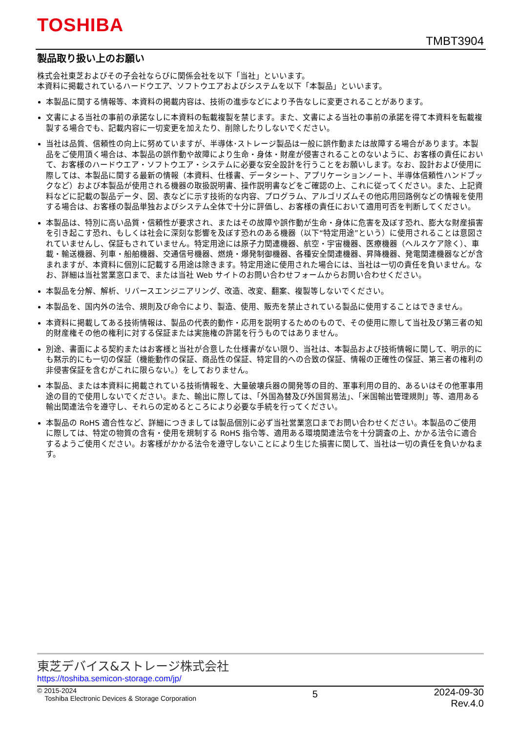TOSHIBA
TMBT3904
製品取り扱い上のお願い
株式会社東芝およびその子会社ならびに関係会社を以下「当社」といいます。
本資料に掲載されているハードウエア、ソフトウエアおよびシステムを以下「本製品」といいます。
本製品に関する情報等、本資料の掲載内容は、技術の進歩などにより予告なしに変更されることがあります。
文書による当社の事前の承諾なしに本資料の転載複製を禁じます。また、文書による当社の事前の承諾を得て本資料を転載複製する場合でも、記載内容に一切変更を加えたり、削除したりしないでください。
当社は品質、信頼性の向上に努めていますが、半導体･ストレージ製品は一般に誤作動または故障する場合があります。本製品をご使用頂く場合は、本製品の誤作動や故障により生命・身体・財産が侵害されることのないように、お客様の責任において、お客様のハードウエア・ソフトウエア・システムに必要な安全設計を行うことをお願いします。なお、設計および使用に際しては、本製品に関する最新の情報（本資料、仕様書、データシート、アプリケーションノート、半導体信頼性ハンドブックなど）および本製品が使用される機器の取扱説明書、操作説明書などをご確認の上、これに従ってください。また、上記資料などに記載の製品データ、図、表などに示す技術的な内容、プログラム、アルゴリズムその他応用回路例などの情報を使用する場合は、お客様の製品単独およびシステム全体で十分に評価し、お客様の責任において適用可否を判断してください。
本製品は、特別に高い品質・信頼性が要求され、またはその故障や誤作動が生命・身体に危害を及ぼす恐れ、膨大な財産損害を引き起こす恐れ、もしくは社会に深刻な影響を及ぼす恐れのある機器（以下“特定用途”という）に使用されることは意図されていませんし、保証もされていません。特定用途には原子力関連機器、航空・宇宙機器、医療機器（ヘルスケア除く）、車載・輸送機器、列車・船舶機器、交通信号機器、燃焼・爆発制御機器、各種安全関連機器、昇降機器、発電関連機器などが含まれますが、本資料に個別に記載する用途は除きます。特定用途に使用された場合には、当社は一切の責任を負いません。なお、詳細は当社営業窓口まで、または当社 Web サイトのお問い合わせフォームからお問い合わせください。
本製品を分解、解析、リバースエンジニアリング、改造、改変、翻案、複製等しないでください。
本製品を、国内外の法令、規則及び命令により、製造、使用、販売を禁止されている製品に使用することはできません。
本資料に掲載してある技術情報は、製品の代表的動作・応用を説明するためのもので、その使用に際して当社及び第三者の知的財産権その他の権利に対する保証または実施権の許諾を行うものではありません。
別途、書面による契約またはお客様と当社が合意した仕様書がない限り、当社は、本製品および技術情報に関して、明示的にも黙示的にも一切の保証（機能動作の保証、商品性の保証、特定目的への合致の保証、情報の正確性の保証、第三者の権利の非侵害保証を含むがこれに限らない。）をしておりません。
本製品、または本資料に掲載されている技術情報を、大量破壊兵器の開発等の目的、軍事利用の目的、あるいはその他軍事用途の目的で使用しないでください。また、輸出に際しては、「外国為替及び外国貿易法」、「米国輸出管理規則」等、適用ある輸出関連法令を遵守し、それらの定めるところにより必要な手続を行ってください。
本製品の RoHS 適合性など、詳細につきましては製品個別に必ず当社営業窓口までお問い合わせください。本製品のご使用に際しては、特定の物質の含有・使用を規制する RoHS 指令等、適用ある環境関連法令を十分調査の上、かかる法令に適合するようご使用ください。お客様がかかる法令を遵守しないことにより生じた損害に関して、当社は一切の責任を負いかねます。
東芝デバイス&ストレージ株式会社
https://toshiba.semicon-storage.com/jp/
© 2015-2024
Toshiba Electronic Devices & Storage Corporation
5
2024-09-30
Rev.4.0